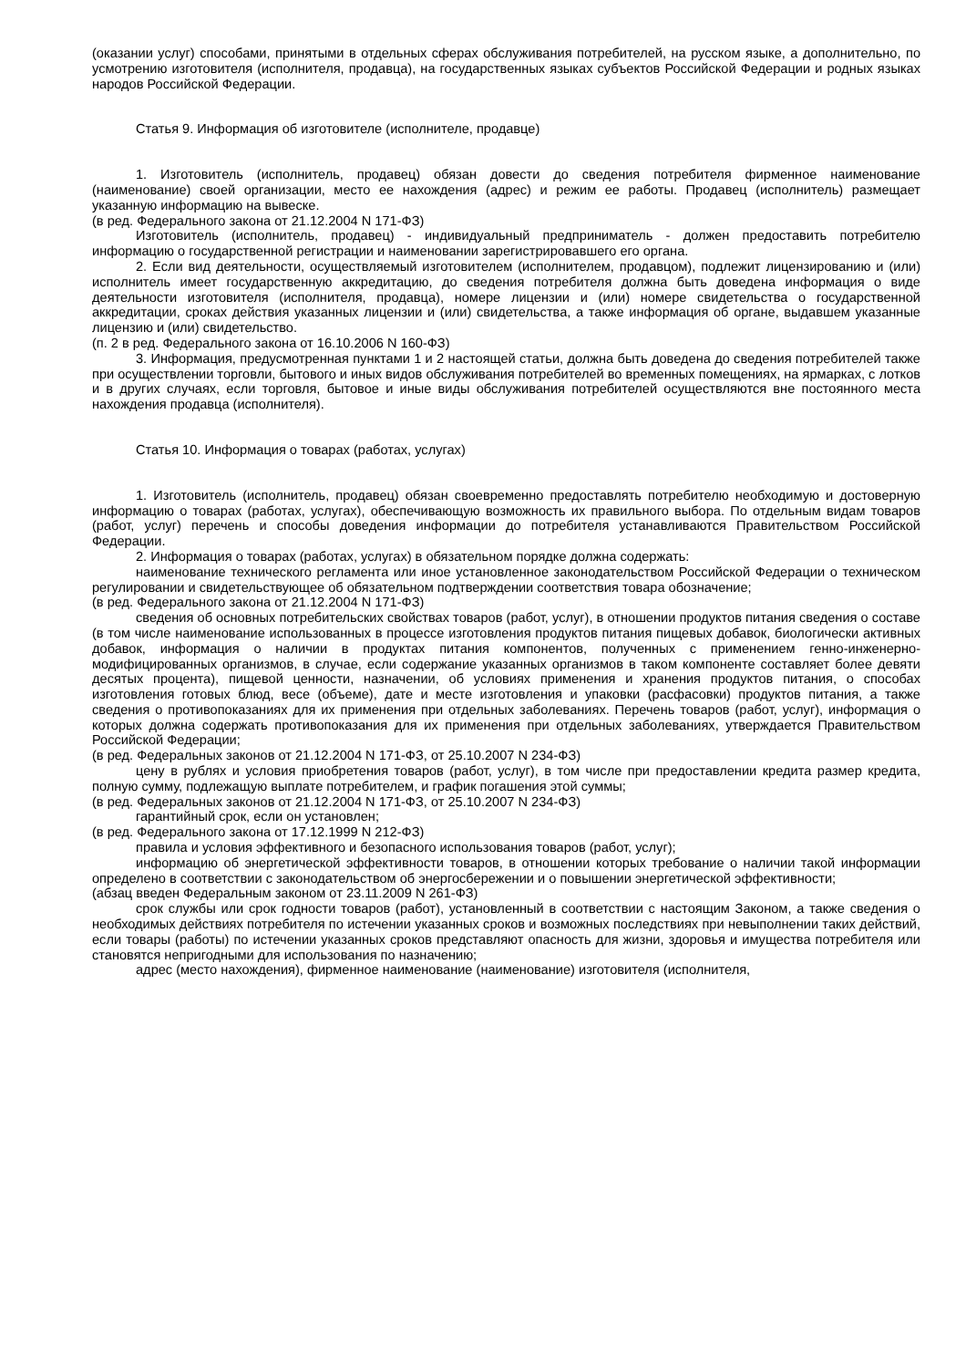(оказании услуг) способами, принятыми в отдельных сферах обслуживания потребителей, на русском языке, а дополнительно, по усмотрению изготовителя (исполнителя, продавца), на государственных языках субъектов Российской Федерации и родных языках народов Российской Федерации.
Статья 9. Информация об изготовителе (исполнителе, продавце)
1. Изготовитель (исполнитель, продавец) обязан довести до сведения потребителя фирменное наименование (наименование) своей организации, место ее нахождения (адрес) и режим ее работы. Продавец (исполнитель) размещает указанную информацию на вывеске.
(в ред. Федерального закона от 21.12.2004 N 171-ФЗ)
Изготовитель (исполнитель, продавец) - индивидуальный предприниматель - должен предоставить потребителю информацию о государственной регистрации и наименовании зарегистрировавшего его органа.
2. Если вид деятельности, осуществляемый изготовителем (исполнителем, продавцом), подлежит лицензированию и (или) исполнитель имеет государственную аккредитацию, до сведения потребителя должна быть доведена информация о виде деятельности изготовителя (исполнителя, продавца), номере лицензии и (или) номере свидетельства о государственной аккредитации, сроках действия указанных лицензии и (или) свидетельства, а также информация об органе, выдавшем указанные лицензию и (или) свидетельство.
(п. 2 в ред. Федерального закона от 16.10.2006 N 160-ФЗ)
3. Информация, предусмотренная пунктами 1 и 2 настоящей статьи, должна быть доведена до сведения потребителей также при осуществлении торговли, бытового и иных видов обслуживания потребителей во временных помещениях, на ярмарках, с лотков и в других случаях, если торговля, бытовое и иные виды обслуживания потребителей осуществляются вне постоянного места нахождения продавца (исполнителя).
Статья 10. Информация о товарах (работах, услугах)
1. Изготовитель (исполнитель, продавец) обязан своевременно предоставлять потребителю необходимую и достоверную информацию о товарах (работах, услугах), обеспечивающую возможность их правильного выбора. По отдельным видам товаров (работ, услуг) перечень и способы доведения информации до потребителя устанавливаются Правительством Российской Федерации.
2. Информация о товарах (работах, услугах) в обязательном порядке должна содержать:
наименование технического регламента или иное установленное законодательством Российской Федерации о техническом регулировании и свидетельствующее об обязательном подтверждении соответствия товара обозначение;
(в ред. Федерального закона от 21.12.2004 N 171-ФЗ)
сведения об основных потребительских свойствах товаров (работ, услуг), в отношении продуктов питания сведения о составе (в том числе наименование использованных в процессе изготовления продуктов питания пищевых добавок, биологически активных добавок, информация о наличии в продуктах питания компонентов, полученных с применением генно-инженерно-модифицированных организмов, в случае, если содержание указанных организмов в таком компоненте составляет более девяти десятых процента), пищевой ценности, назначении, об условиях применения и хранения продуктов питания, о способах изготовления готовых блюд, весе (объеме), дате и месте изготовления и упаковки (расфасовки) продуктов питания, а также сведения о противопоказаниях для их применения при отдельных заболеваниях. Перечень товаров (работ, услуг), информация о которых должна содержать противопоказания для их применения при отдельных заболеваниях, утверждается Правительством Российской Федерации;
(в ред. Федеральных законов от 21.12.2004 N 171-ФЗ, от 25.10.2007 N 234-ФЗ)
цену в рублях и условия приобретения товаров (работ, услуг), в том числе при предоставлении кредита размер кредита, полную сумму, подлежащую выплате потребителем, и график погашения этой суммы;
(в ред. Федеральных законов от 21.12.2004 N 171-ФЗ, от 25.10.2007 N 234-ФЗ)
гарантийный срок, если он установлен;
(в ред. Федерального закона от 17.12.1999 N 212-ФЗ)
правила и условия эффективного и безопасного использования товаров (работ, услуг);
информацию об энергетической эффективности товаров, в отношении которых требование о наличии такой информации определено в соответствии с законодательством об энергосбережении и о повышении энергетической эффективности;
(абзац введен Федеральным законом от 23.11.2009 N 261-ФЗ)
срок службы или срок годности товаров (работ), установленный в соответствии с настоящим Законом, а также сведения о необходимых действиях потребителя по истечении указанных сроков и возможных последствиях при невыполнении таких действий, если товары (работы) по истечении указанных сроков представляют опасность для жизни, здоровья и имущества потребителя или становятся непригодными для использования по назначению;
адрес (место нахождения), фирменное наименование (наименование) изготовителя (исполнителя,